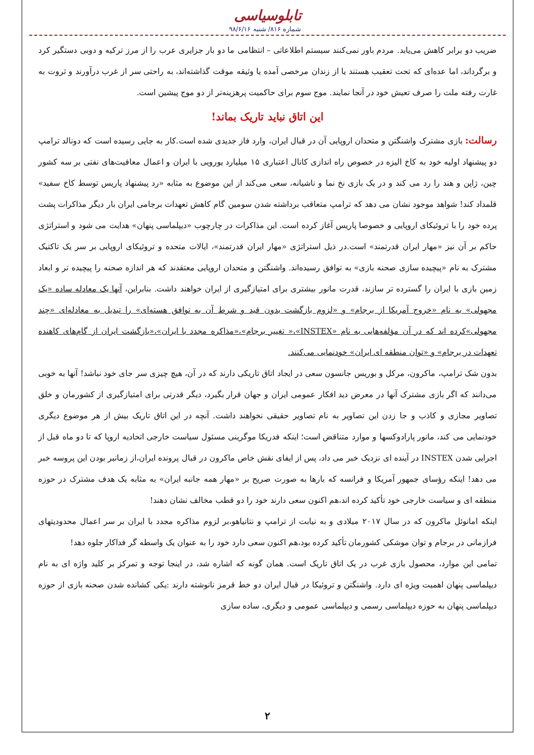تابلوسیاسی
شماره ۸۱۶/ شنبه ۹۸/۶/۱۶
ضریب دو برابر کاهش می‌یابد. مردم باور نمی‌کنند سیستم اطلاعاتی – انتظامی ما دو بار جزایری عرب را از مرز ترکیه و دوبی دستگیر کرد و برگرداند، اما عده‌ای که تحت تعقیب هستند یا از زندان مرخصی آمده یا وثیقه موقت گذاشته‌اند، به راحتی سر از غرب درآورند و ثروت به غارت رفته ملت را صرف تعیش خود در آنجا نمایند. موج سوم برای حاکمیت پرهزینه‌تر از دو موج پیشین است.
این اتاق نباید تاریک بماند!
رسالت: بازی مشترک واشنگتن و متحدان اروپایی آن در قبال ایران، وارد فاز جدیدی شده است.کار به جایی رسیده است که دونالد ترامپ دو پیشنهاد اولیه خود به کاخ الیزه در خصوص راه اندازی کانال اعتباری ۱۵ میلیارد یورویی با ایران و اعمال معافیت‌های نفتی بر سه کشور چین، ژاپن و هند را رد می کند و در یک بازی نخ نما و ناشیانه، سعی می‌کند از این موضوع به مثابه «رد پیشنهاد پاریس توسط کاخ سفید» قلمداد کند! شواهد موجود نشان می دهد که ترامپ متعاقب برداشته شدن سومین گام کاهش تعهدات برجامی ایران بار دیگر مذاکرات پشت پرده خود را با تروئیکای اروپایی و خصوصا پاریس آغاز کرده است. این مذاکرات در چارچوب «دیپلماسی پنهان» هدایت می شود و استراتژی حاکم بر آن نیز «مهار ایران قدرتمند» است.در ذیل استراتژی «مهار ایران قدرتمند»، ایالات متحده و تروئیکای اروپایی بر سر یک تاکتیک مشترک به نام «پیچیده سازی صحنه بازی» به توافق رسیده‌اند. واشنگتن و متحدان اروپایی معتقدند که هر اندازه صحنه را پیچیده تر و ابعاد زمین بازی با ایران را گسترده تر سازند، قدرت مانور بیشتری برای امتیازگیری از ایران خواهند داشت. بنابراین، آنها یک معادله ساده «یک مجهولی» به نام «خروج آمریکا از برجام» و «لزوم بازگشت بدون قید و شرط آن به توافق هسته‌ای» را تبدیل به معادله‌ای «چند مجهولی»کرده اند که در آن مؤلفه‌هایی به نام «INSTEX»،« تغییر برجام»،«مذاکره مجدد با ایران»،«بازگشت ایران از گام‌های کاهنده تعهدات در برجام» و «توان منطقه ای ایران» خودنمایی می‌کنند.
بدون شک ترامپ، ماکرون، مرکل و بوریس جانسون سعی در ایجاد اتاق تاریکی دارند که در آن، هیچ چیزی سر جای خود نباشد! آنها به خوبی می‌دانند که اگر بازی مشترک آنها در معرض دید افکار عمومی ایران و جهان قرار بگیرد، دیگر قدرتی برای امتیازگیری از کشورمان و خلق تصاویر مجازی و کاذب و جا زدن این تصاویر به نام تصاویر حقیقی نخواهند داشت. آنچه در این اتاق تاریک بیش از هر موضوع دیگری خودنمایی می کند، مانور پارادوکسها و موارد متناقض است؛ اینکه فدریکا موگرینی مسئول سیاست خارجی اتحادیه اروپا که تا دو ماه قبل از اجرایی شدن INSTEX در آینده ای نزدیک خبر می داد، پس از ایفای نقش خاص ماکرون در قبال پرونده ایران،از زمانبر بودن این پروسه خبر می دهد! اینکه رؤسای جمهور آمریکا و فرانسه که بارها به صورت صریح بر «مهار همه جانبه ایران» به مثابه یک هدف مشترک در حوزه منطقه ای و سیاست خارجی خود تأکید کرده اند،هم اکنون سعی دارند خود را دو قطب مخالف نشان دهند!
اینکه امانوئل ماکرون که در سال ۲۰۱۷ میلادی و به نیابت از ترامپ و نتانیاهو،بر لزوم مذاکره مجدد با ایران بر سر اعمال محدودیتهای فرازمانی در برجام و توان موشکی کشورمان تأکید کرده بود،هم اکنون سعی دارد خود را به عنوان یک واسطه گر فداکار جلوه دهد!
تمامی این موارد، محصول بازی غرب در یک اتاق تاریک است. همان گونه که اشاره شد، در اینجا توجه و تمرکز بر کلید واژه ای به نام دیپلماسی پنهان اهمیت ویژه ای دارد. واشنگتن و تروئیکا در قبال ایران دو خط قرمز نانوشته دارند :یکی کشانده شدن صحنه بازی از حوزه دیپلماسی پنهان به حوزه دیپلماسی رسمی و دیپلماسی عمومی و دیگری، ساده سازی
۲